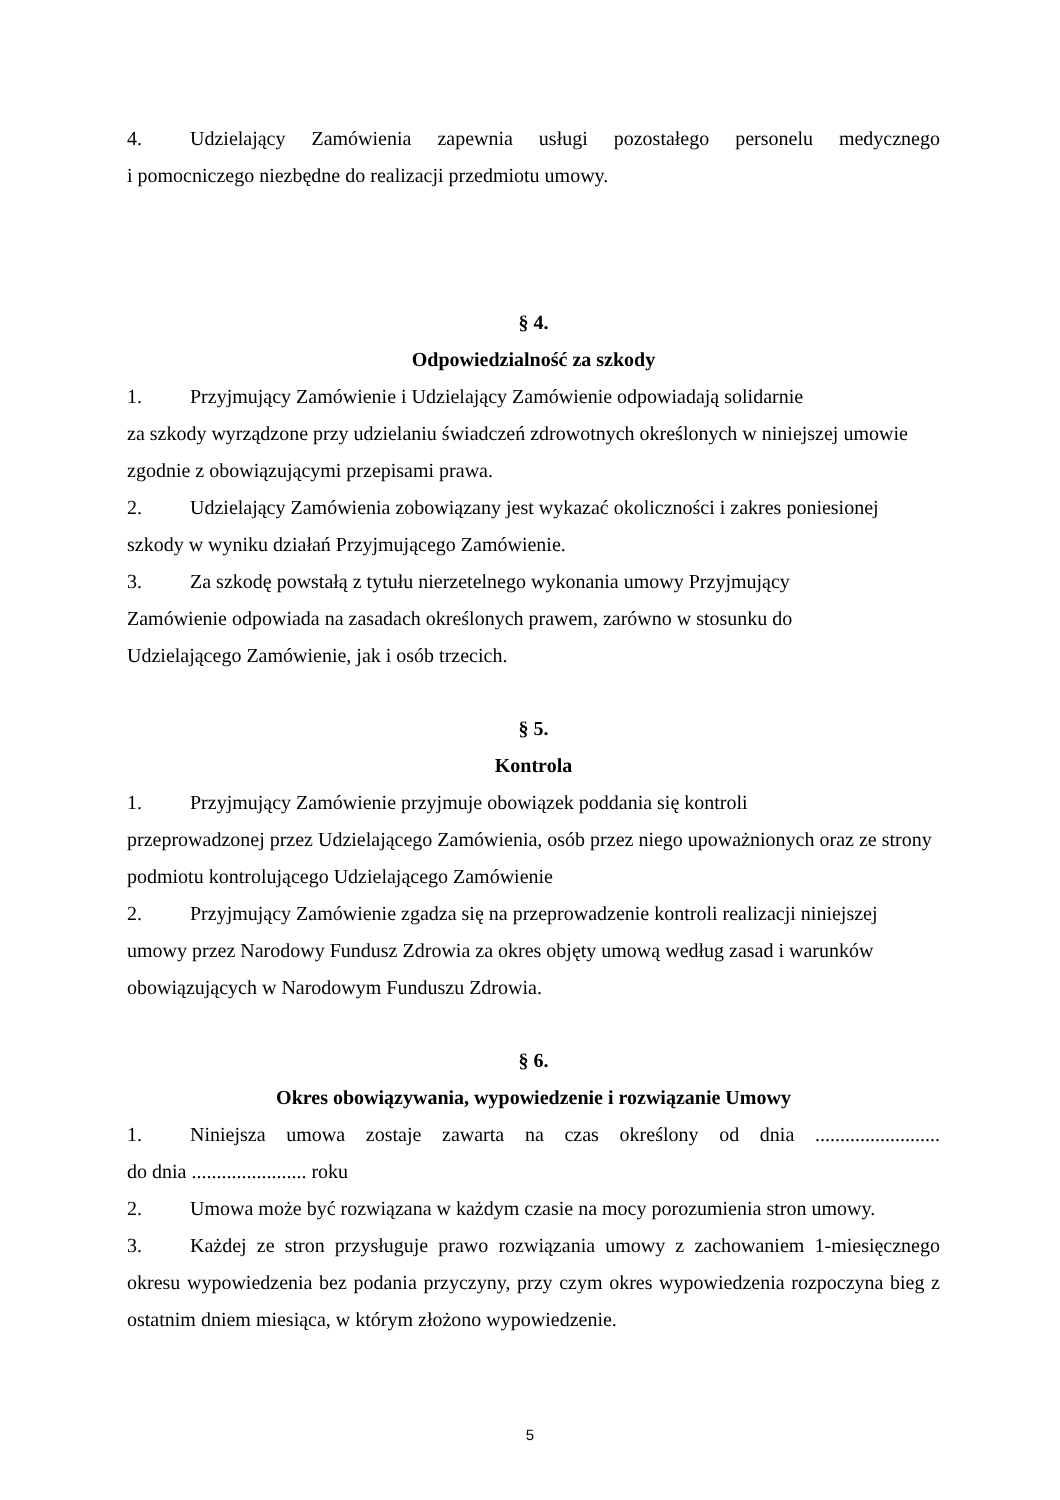4. Udzielający Zamówienia zapewnia usługi pozostałego personelu medycznego
i pomocniczego niezbędne do realizacji przedmiotu umowy.
§ 4.
Odpowiedzialność za szkody
1. Przyjmujący Zamówienie i Udzielający Zamówienie odpowiadają solidarnie
za szkody wyrządzone przy udzielaniu świadczeń zdrowotnych określonych w niniejszej umowie zgodnie z obowiązującymi przepisami prawa.
2. Udzielający Zamówienia zobowiązany jest wykazać okoliczności i zakres poniesionej szkody w wyniku działań Przyjmującego Zamówienie.
3. Za szkodę powstałą z tytułu nierzetelnego wykonania umowy Przyjmujący
Zamówienie odpowiada na zasadach określonych prawem, zarówno w stosunku do
Udzielającego Zamówienie, jak i osób trzecich.
§ 5.
Kontrola
1. Przyjmujący Zamówienie przyjmuje obowiązek poddania się kontroli
przeprowadzonej przez Udzielającego Zamówienia, osób przez niego upoważnionych oraz ze strony podmiotu kontrolującego Udzielającego Zamówienie
2. Przyjmujący Zamówienie zgadza się na przeprowadzenie kontroli realizacji niniejszej umowy przez Narodowy Fundusz Zdrowia za okres objęty umową według zasad i warunków obowiązujących w Narodowym Funduszu Zdrowia.
§ 6.
Okres obowiązywania, wypowiedzenie i rozwiązanie Umowy
1. Niniejsza umowa zostaje zawarta na czas określony od dnia .........................
do dnia ....................... roku
2. Umowa może być rozwiązana w każdym czasie na mocy porozumienia stron umowy.
3. Każdej ze stron przysługuje prawo rozwiązania umowy z zachowaniem 1-miesięcznego okresu wypowiedzenia bez podania przyczyny, przy czym okres wypowiedzenia rozpoczyna bieg z ostatnim dniem miesiąca, w którym złożono wypowiedzenie.
5